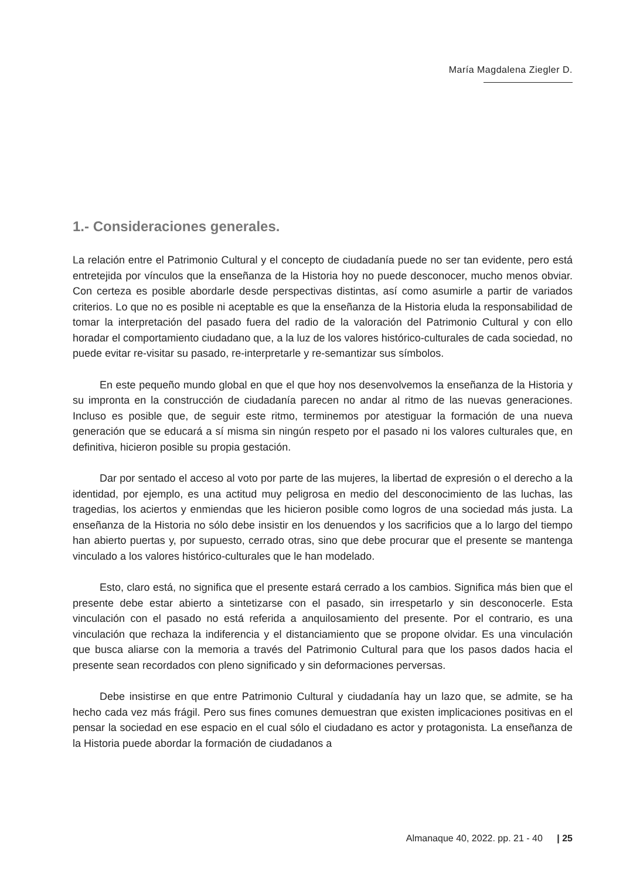María Magdalena Ziegler D.
1.- Consideraciones generales.
La relación entre el Patrimonio Cultural y el concepto de ciudadanía puede no ser tan evidente, pero está entretejida por vínculos que la enseñanza de la Historia hoy no puede desconocer, mucho menos obviar. Con certeza es posible abordarle desde perspectivas distintas, así como asumirle a partir de variados criterios. Lo que no es posible ni aceptable es que la enseñanza de la Historia eluda la responsabilidad de tomar la interpretación del pasado fuera del radio de la valoración del Patrimonio Cultural y con ello horadar el comportamiento ciudadano que, a la luz de los valores histórico-culturales de cada sociedad, no puede evitar re-visitar su pasado, re-interpretarle y re-semantizar sus símbolos.
En este pequeño mundo global en que el que hoy nos desenvolvemos la enseñanza de la Historia y su impronta en la construcción de ciudadanía parecen no andar al ritmo de las nuevas generaciones. Incluso es posible que, de seguir este ritmo, terminemos por atestiguar la formación de una nueva generación que se educará a sí misma sin ningún respeto por el pasado ni los valores culturales que, en definitiva, hicieron posible su propia gestación.
Dar por sentado el acceso al voto por parte de las mujeres, la libertad de expresión o el derecho a la identidad, por ejemplo, es una actitud muy peligrosa en medio del desconocimiento de las luchas, las tragedias, los aciertos y enmiendas que les hicieron posible como logros de una sociedad más justa. La enseñanza de la Historia no sólo debe insistir en los denuendos y los sacrificios que a lo largo del tiempo han abierto puertas y, por supuesto, cerrado otras, sino que debe procurar que el presente se mantenga vinculado a los valores histórico-culturales que le han modelado.
Esto, claro está, no significa que el presente estará cerrado a los cambios. Significa más bien que el presente debe estar abierto a sintetizarse con el pasado, sin irrespetarlo y sin desconocerle. Esta vinculación con el pasado no está referida a anquilosamiento del presente. Por el contrario, es una vinculación que rechaza la indiferencia y el distanciamiento que se propone olvidar. Es una vinculación que busca aliarse con la memoria a través del Patrimonio Cultural para que los pasos dados hacia el presente sean recordados con pleno significado y sin deformaciones perversas.
Debe insistirse en que entre Patrimonio Cultural y ciudadanía hay un lazo que, se admite, se ha hecho cada vez más frágil. Pero sus fines comunes demuestran que existen implicaciones positivas en el pensar la sociedad en ese espacio en el cual sólo el ciudadano es actor y protagonista. La enseñanza de la Historia puede abordar la formación de ciudadanos a
Almanaque 40, 2022. pp. 21 - 40 | 25